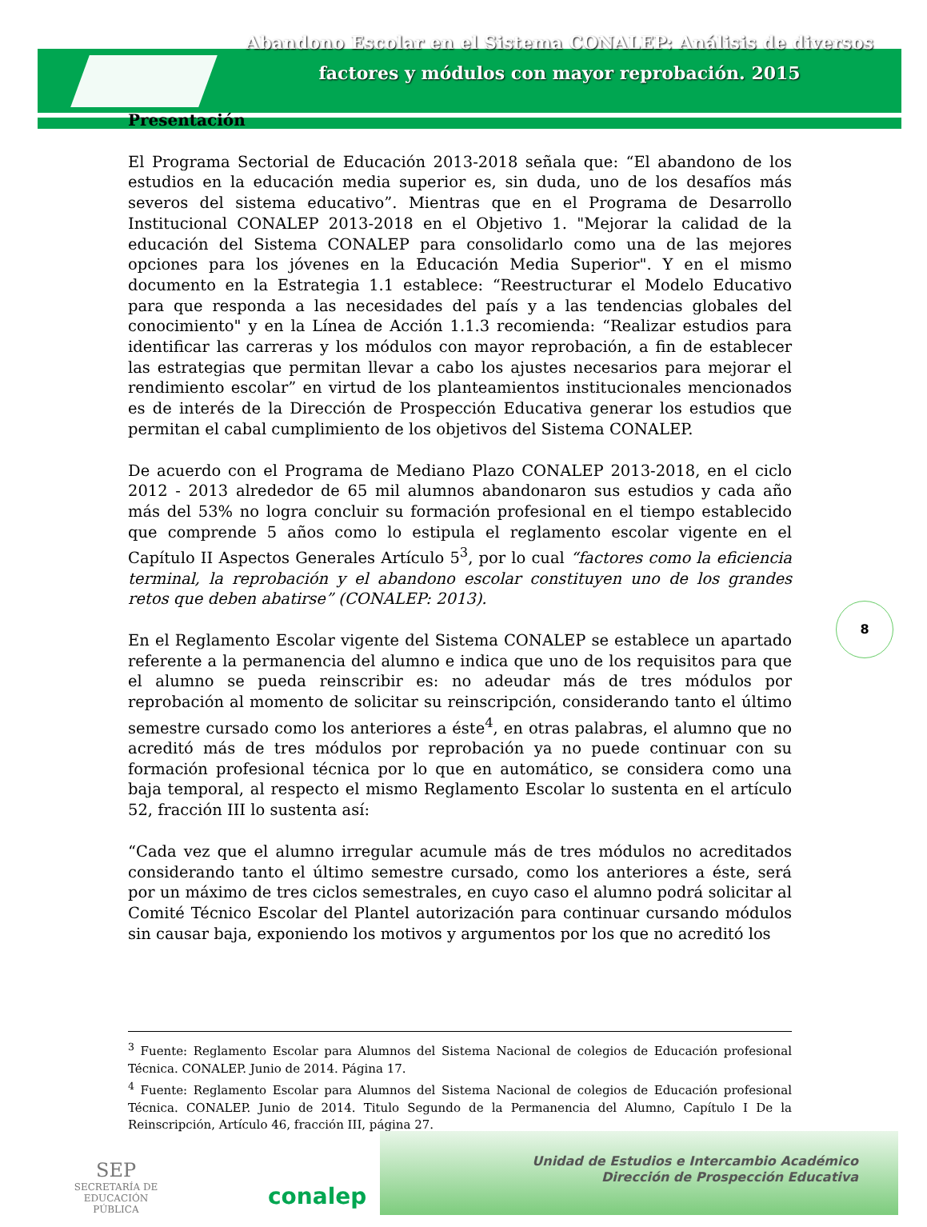Abandono Escolar en el Sistema CONALEP: Análisis de diversos factores y módulos con mayor reprobación. 2015
Presentación
El Programa Sectorial de Educación 2013-2018 señala que: “El abandono de los estudios en la educación media superior es, sin duda, uno de los desafíos más severos del sistema educativo”. Mientras que en el Programa de Desarrollo Institucional CONALEP 2013-2018 en el Objetivo 1. "Mejorar la calidad de la educación del Sistema CONALEP para consolidarlo como una de las mejores opciones para los jóvenes en la Educación Media Superior". Y en el mismo documento en la Estrategia 1.1 establece: “Reestructurar el Modelo Educativo para que responda a las necesidades del país y a las tendencias globales del conocimiento" y en la Línea de Acción 1.1.3 recomienda: “Realizar estudios para identificar las carreras y los módulos con mayor reprobación, a fin de establecer las estrategias que permitan llevar a cabo los ajustes necesarios para mejorar el rendimiento escolar” en virtud de los planteamientos institucionales mencionados es de interés de la Dirección de Prospección Educativa generar los estudios que permitan el cabal cumplimiento de los objetivos del Sistema CONALEP.
De acuerdo con el Programa de Mediano Plazo CONALEP 2013-2018, en el ciclo 2012 - 2013 alrededor de 65 mil alumnos abandonaron sus estudios y cada año más del 53% no logra concluir su formación profesional en el tiempo establecido que comprende 5 años como lo estipula el reglamento escolar vigente en el Capítulo II Aspectos Generales Artículo 5<sup>3</sup>, por lo cual “factores como la eficiencia terminal, la reprobación y el abandono escolar constituyen uno de los grandes retos que deben abatirse” (CONALEP: 2013).
En el Reglamento Escolar vigente del Sistema CONALEP se establece un apartado referente a la permanencia del alumno e indica que uno de los requisitos para que el alumno se pueda reinscribir es: no adeudar más de tres módulos por reprobación al momento de solicitar su reinscripción, considerando tanto el último semestre cursado como los anteriores a éste<sup>4</sup>, en otras palabras, el alumno que no acreditó más de tres módulos por reprobación ya no puede continuar con su formación profesional técnica por lo que en automático, se considera como una baja temporal, al respecto el mismo Reglamento Escolar lo sustenta en el artículo 52, fracción III lo sustenta así:
“Cada vez que el alumno irregular acumule más de tres módulos no acreditados considerando tanto el último semestre cursado, como los anteriores a éste, será por un máximo de tres ciclos semestrales, en cuyo caso el alumno podrá solicitar al Comité Técnico Escolar del Plantel autorización para continuar cursando módulos sin causar baja, exponiendo los motivos y argumentos por los que no acreditó los
8
<sup>3</sup> Fuente: Reglamento Escolar para Alumnos del Sistema Nacional de colegios de Educación profesional Técnica. CONALEP. Junio de 2014. Página 17.
<sup>4</sup> Fuente: Reglamento Escolar para Alumnos del Sistema Nacional de colegios de Educación profesional Técnica. CONALEP. Junio de 2014. Titulo Segundo de la Permanencia del Alumno, Capítulo I De la Reinscripción, Artículo 46, fracción III, página 27.
SEP
SECRETARÍA DE
EDUCACIÓN PÚBLICA
conalep
Unidad de Estudios e Intercambio Académico
Dirección de Prospección Educativa